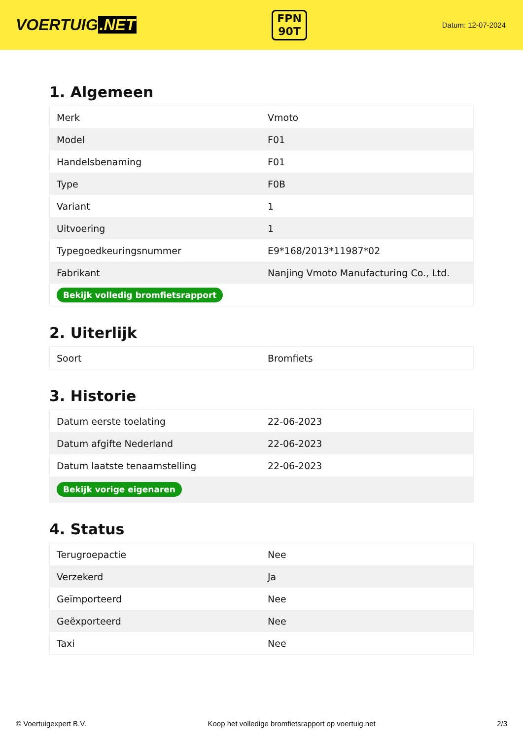VOERTUIG.NET
FPN
90T
Datum: 12-07-2024
1. Algemeen
| Merk | Vmoto |
| Model | F01 |
| Handelsbenaming | F01 |
| Type | F0B |
| Variant | 1 |
| Uitvoering | 1 |
| Typegoedkeuringsnummer | E9*168/2013*11987*02 |
| Fabrikant | Nanjing Vmoto Manufacturing Co., Ltd. |
| Bekijk volledig bromfietsrapport | |
2. Uiterlijk
| Soort | Bromfiets |
3. Historie
| Datum eerste toelating | 22-06-2023 |
| Datum afgifte Nederland | 22-06-2023 |
| Datum laatste tenaamstelling | 22-06-2023 |
| Bekijk vorige eigenaren | |
4. Status
| Terugroepactie | Nee |
| Verzekerd | Ja |
| Geïmporteerd | Nee |
| Geëxporteerd | Nee |
| Taxi | Nee |
© Voertuigexpert B.V. Koop het volledige bromfietsrapport op voertuig.net 2/3